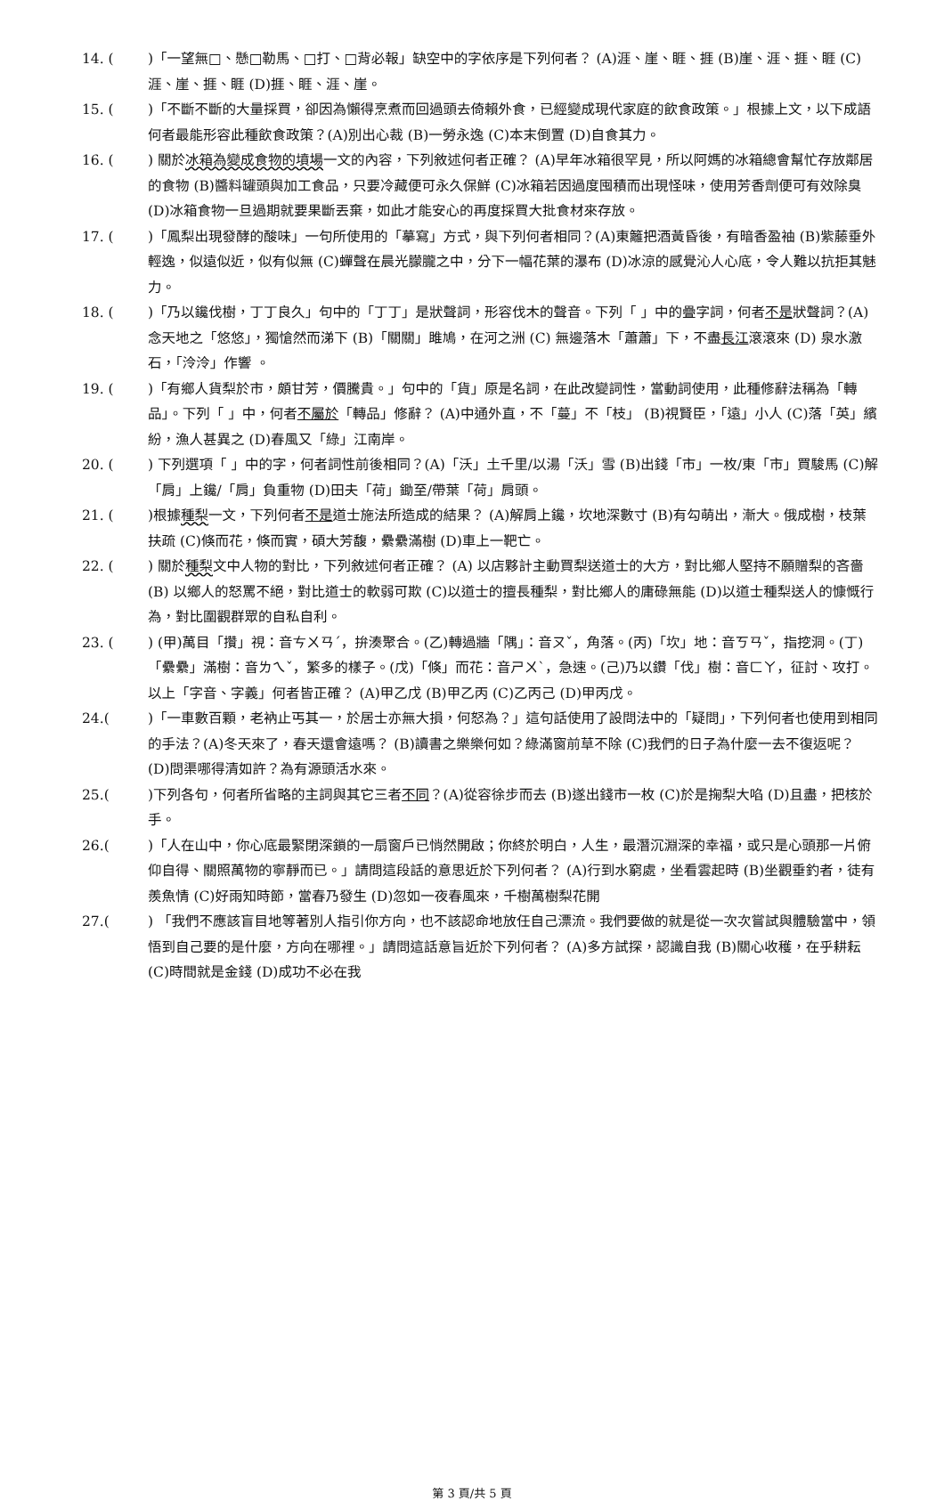14. ( )「一望無□、懸□勒馬、□打、□背必報」缺空中的字依序是下列何者？ (A)涯、崖、睚、捱 (B)崖、涯、捱、睚 (C)涯、崖、捱、睚 (D)捱、睚、涯、崖。
15. ( )「不斷不斷的大量採買，卻因為懶得烹煮而回過頭去倚賴外食，已經變成現代家庭的飲食政策。」根據上文，以下成語何者最能形容此種飲食政策？(A)別出心裁 (B)一勞永逸 (C)本末倒置 (D)自食其力。
16. ( ) 關於冰箱為變成食物的墳場一文的內容，下列敘述何者正確？ (A)早年冰箱很罕見，所以阿媽的冰箱總會幫忙存放鄰居的食物 (B)醬料罐頭與加工食品，只要冷藏便可永久保鮮 (C)冰箱若因過度囤積而出現怪味，使用芳香劑便可有效除臭 (D)冰箱食物一旦過期就要果斷丟棄，如此才能安心的再度採買大批食材來存放。
17. ( )「鳳梨出現發酵的酸味」一句所使用的「摹寫」方式，與下列何者相同？(A)東籬把酒黃昏後，有暗香盈袖 (B)紫藤垂外輕逸，似遠似近，似有似無 (C)蟬聲在晨光朦朧之中，分下一幅花葉的瀑布 (D)冰涼的感覺沁人心底，令人難以抗拒其魅力。
18. ( )「乃以鑱伐樹，丁丁良久」句中的「丁丁」是狀聲詞，形容伐木的聲音。下列「 」中的疊字詞，何者不是狀聲詞？(A) 念天地之「悠悠」，獨愴然而涕下 (B)「關關」雎鳩，在河之洲 (C) 無邊落木「蕭蕭」下，不盡長江滾滾來 (D) 泉水激石，「泠泠」作響 。
19. ( )「有鄉人貨梨於市，頗甘芳，價騰貴。」句中的「貨」原是名詞，在此改變詞性，當動詞使用，此種修辭法稱為「轉品」。下列「 」中，何者不屬於「轉品」修辭？ (A)中通外直，不「蔓」不「枝」 (B)視賢臣，「遠」小人 (C)落「英」繽紛，漁人甚異之 (D)春風又「綠」江南岸。
20. ( ) 下列選項「 」中的字，何者詞性前後相同？(A)「沃」土千里/以湯「沃」雪 (B)出錢「市」一枚/東「市」買駿馬 (C)解「肩」上鑱/「肩」負重物 (D)田夫「荷」鋤至/帶葉「荷」肩頭。
21. ( )根據種梨一文，下列何者不是道士施法所造成的結果？ (A)解肩上鑱，坎地深數寸 (B)有勾萌出，漸大。俄成樹，枝葉扶疏 (C)倏而花，倏而實，碩大芳馥，纍纍滿樹 (D)車上一靶亡。
22. ( ) 關於種梨文中人物的對比，下列敘述何者正確？ (A) 以店夥計主動買梨送道士的大方，對比鄉人堅持不願贈梨的吝嗇 (B) 以鄉人的怒罵不絕，對比道士的軟弱可欺 (C)以道士的擅長種梨，對比鄉人的庸碌無能 (D)以道士種梨送人的慷慨行為，對比圍觀群眾的自私自利。
23. ( ) (甲)萬目「攢」視：音ㄘㄨㄢˊ，拚湊聚合。(乙)轉過牆「隅」：音ㄡˇ，角落。(丙)「坎」地：音ㄎㄢˇ，指挖洞。(丁)「纍纍」滿樹：音ㄌㄟˇ，繁多的樣子。(戊)「倏」而花：音ㄕㄨˋ，急速。(己)乃以鑽「伐」樹：音ㄈㄚ，征討、攻打。以上「字音、字義」何者皆正確？ (A)甲乙戊 (B)甲乙丙 (C)乙丙己 (D)甲丙戊。
24.( )「一車數百顆，老衲止丐其一，於居士亦無大損，何怒為？」這句話使用了設問法中的「疑問」，下列何者也使用到相同的手法？(A)冬天來了，春天還會遠嗎？ (B)讀書之樂樂何如？綠滿窗前草不除 (C)我們的日子為什麼一去不復返呢？ (D)問渠哪得清如許？為有源頭活水來。
25.( )下列各句，何者所省略的主詞與其它三者不同？(A)從容徐步而去 (B)遂出錢市一枚 (C)於是掬梨大啗 (D)且盡，把核於手。
26.( )「人在山中，你心底最緊閉深鎖的一扇窗戶已悄然開啟；你終於明白，人生，最潛沉淵深的幸福，或只是心頭那一片俯仰自得、關照萬物的寧靜而已。」請問這段話的意思近於下列何者？ (A)行到水窮處，坐看雲起時 (B)坐觀垂釣者，徒有羨魚情 (C)好雨知時節，當春乃發生 (D)忽如一夜春風來，千樹萬樹梨花開
27.( ) 「我們不應該盲目地等著別人指引你方向，也不該認命地放任自己漂流。我們要做的就是從一次次嘗試與體驗當中，領悟到自己要的是什麼，方向在哪裡。」請問這話意旨近於下列何者？ (A)多方試探，認識自我 (B)關心收穫，在乎耕耘 (C)時間就是金錢 (D)成功不必在我
第 3 頁/共 5 頁